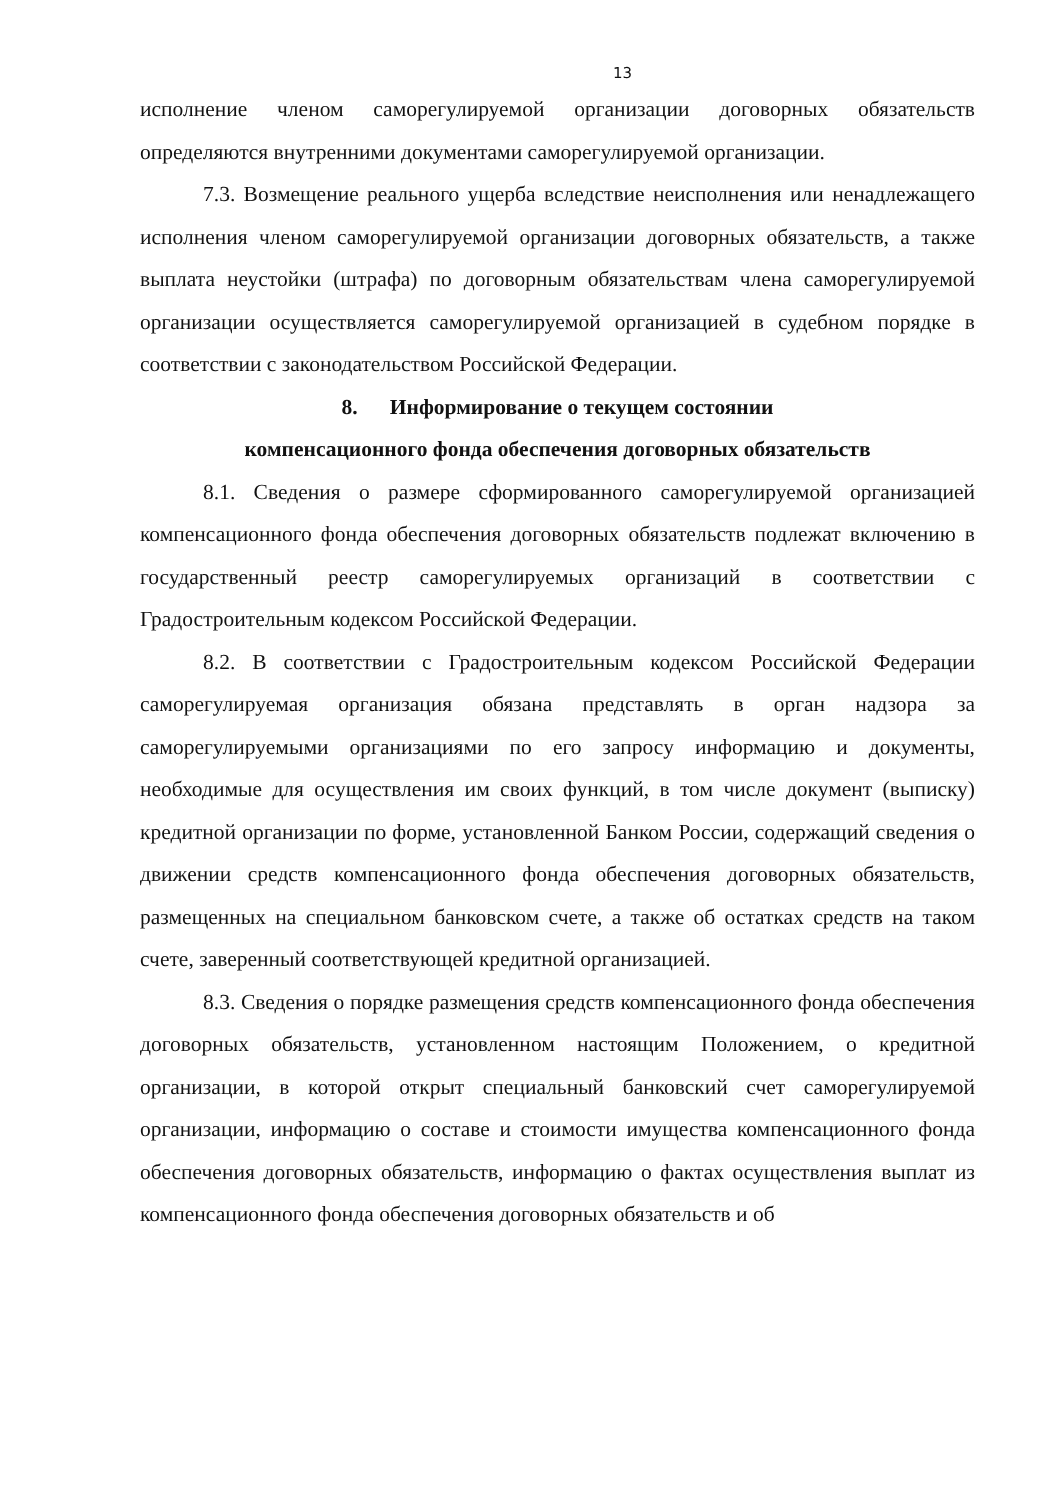13
исполнение членом саморегулируемой организации договорных обязательств определяются внутренними документами саморегулируемой организации.
7.3. Возмещение реального ущерба вследствие неисполнения или ненадлежащего исполнения членом саморегулируемой организации договорных обязательств, а также выплата неустойки (штрафа) по договорным обязательствам члена саморегулируемой организации осуществляется саморегулируемой организацией в судебном порядке в соответствии с законодательством Российской Федерации.
8. Информирование о текущем состоянии
компенсационного фонда обеспечения договорных обязательств
8.1. Сведения о размере сформированного саморегулируемой организацией компенсационного фонда обеспечения договорных обязательств подлежат включению в государственный реестр саморегулируемых организаций в соответствии с Градостроительным кодексом Российской Федерации.
8.2. В соответствии с Градостроительным кодексом Российской Федерации саморегулируемая организация обязана представлять в орган надзора за саморегулируемыми организациями по его запросу информацию и документы, необходимые для осуществления им своих функций, в том числе документ (выписку) кредитной организации по форме, установленной Банком России, содержащий сведения о движении средств компенсационного фонда обеспечения договорных обязательств, размещенных на специальном банковском счете, а также об остатках средств на таком счете, заверенный соответствующей кредитной организацией.
8.3. Сведения о порядке размещения средств компенсационного фонда обеспечения договорных обязательств, установленном настоящим Положением, о кредитной организации, в которой открыт специальный банковский счет саморегулируемой организации, информацию о составе и стоимости имущества компенсационного фонда обеспечения договорных обязательств, информацию о фактах осуществления выплат из компенсационного фонда обеспечения договорных обязательств и об